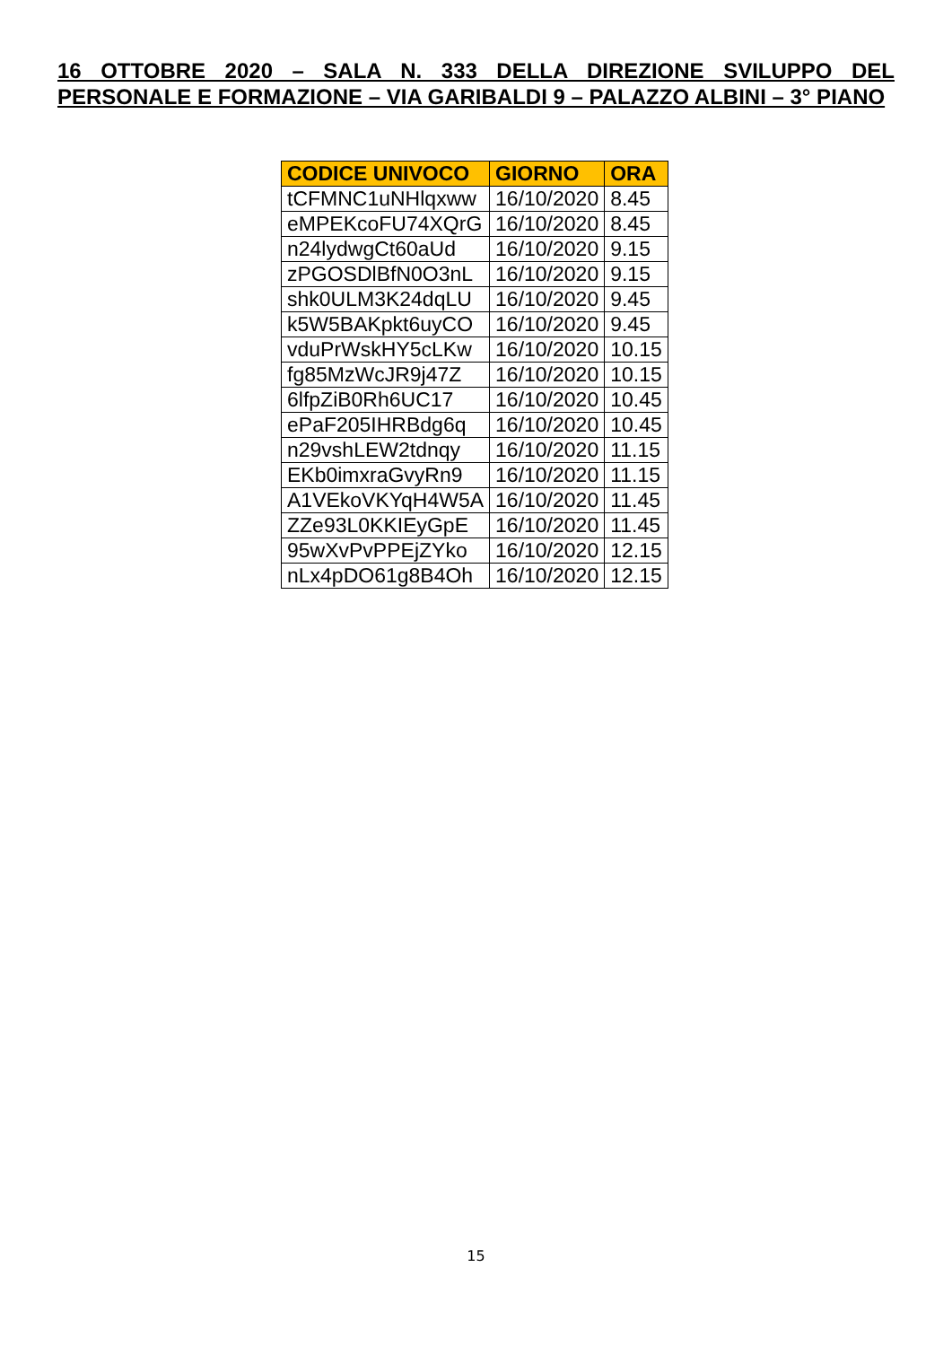16 OTTOBRE 2020 – SALA N. 333 DELLA DIREZIONE SVILUPPO DEL PERSONALE E FORMAZIONE – VIA GARIBALDI 9 – PALAZZO ALBINI – 3° PIANO
| CODICE UNIVOCO | GIORNO | ORA |
| --- | --- | --- |
| tCFMNC1uNHlqxww | 16/10/2020 | 8.45 |
| eMPEKcoFU74XQrG | 16/10/2020 | 8.45 |
| n24lydwgCt60aUd | 16/10/2020 | 9.15 |
| zPGOSDlBfN0O3nL | 16/10/2020 | 9.15 |
| shk0ULM3K24dqLU | 16/10/2020 | 9.45 |
| k5W5BAKpkt6uyCO | 16/10/2020 | 9.45 |
| vduPrWskHY5cLKw | 16/10/2020 | 10.15 |
| fg85MzWcJR9j47Z | 16/10/2020 | 10.15 |
| 6lfpZiB0Rh6UC17 | 16/10/2020 | 10.45 |
| ePaF205IHRBdg6q | 16/10/2020 | 10.45 |
| n29vshLEW2tdnqy | 16/10/2020 | 11.15 |
| EKb0imxraGvyRn9 | 16/10/2020 | 11.15 |
| A1VEkoVKYqH4W5A | 16/10/2020 | 11.45 |
| ZZe93L0KKIEyGpE | 16/10/2020 | 11.45 |
| 95wXvPvPPEjZYko | 16/10/2020 | 12.15 |
| nLx4pDO61g8B4Oh | 16/10/2020 | 12.15 |
15